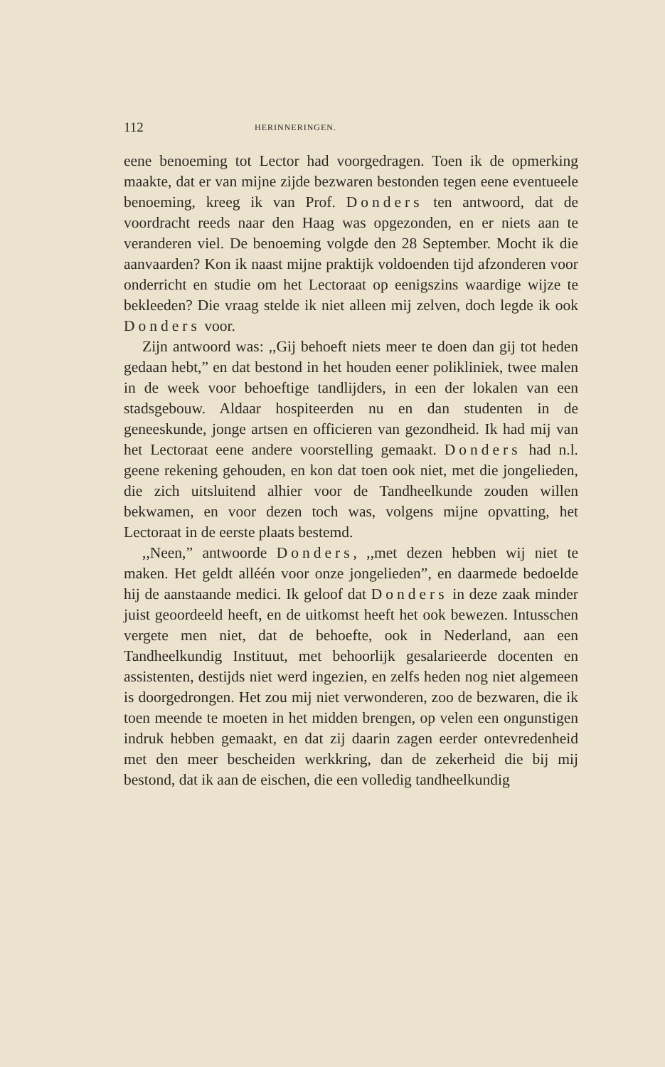112 HERINNERINGEN.
eene benoeming tot Lector had voorgedragen. Toen ik de opmerking maakte, dat er van mijne zijde bezwaren bestonden tegen eene eventueele benoeming, kreeg ik van Prof. Donders ten antwoord, dat de voordracht reeds naar den Haag was opgezonden, en er niets aan te veranderen viel. De benoeming volgde den 28 September. Mocht ik die aanvaarden? Kon ik naast mijne praktijk voldoenden tijd afzonderen voor onderricht en studie om het Lectoraat op eenigszins waardige wijze te bekleeden? Die vraag stelde ik niet alleen mij zelven, doch legde ik ook Donders voor.
Zijn antwoord was: ,,Gij behoeft niets meer te doen dan gij tot heden gedaan hebt,” en dat bestond in het houden eener polikliniek, twee malen in de week voor behoeftige tandlijders, in een der lokalen van een stadsgebouw. Aldaar hospiteerden nu en dan studenten in de geneeskunde, jonge artsen en officieren van gezondheid. Ik had mij van het Lectoraat eene andere voorstelling gemaakt. Donders had n.l. geene rekening gehouden, en kon dat toen ook niet, met die jongelieden, die zich uitsluitend alhier voor de Tandheelkunde zouden willen bekwamen, en voor dezen toch was, volgens mijne opvatting, het Lectoraat in de eerste plaats bestemd.
,,Neen,” antwoorde Donders, ,,met dezen hebben wij niet te maken. Het geldt alléén voor onze jongelieden”, en daarmede bedoelde hij de aanstaande medici. Ik geloof dat Donders in deze zaak minder juist geoordeeld heeft, en de uitkomst heeft het ook bewezen. Intusschen vergete men niet, dat de behoefte, ook in Nederland, aan een Tandheelkundig Instituut, met behoorlijk gesalarieerde docenten en assistenten, destijds niet werd ingezien, en zelfs heden nog niet algemeen is doorgedrongen. Het zou mij niet verwonderen, zoo de bezwaren, die ik toen meende te moeten in het midden brengen, op velen een ongunstigen indruk hebben gemaakt, en dat zij daarin zagen eerder ontevredenheid met den meer bescheiden werkkring, dan de zekerheid die bij mij bestond, dat ik aan de eischen, die een volledig tandheelkundig